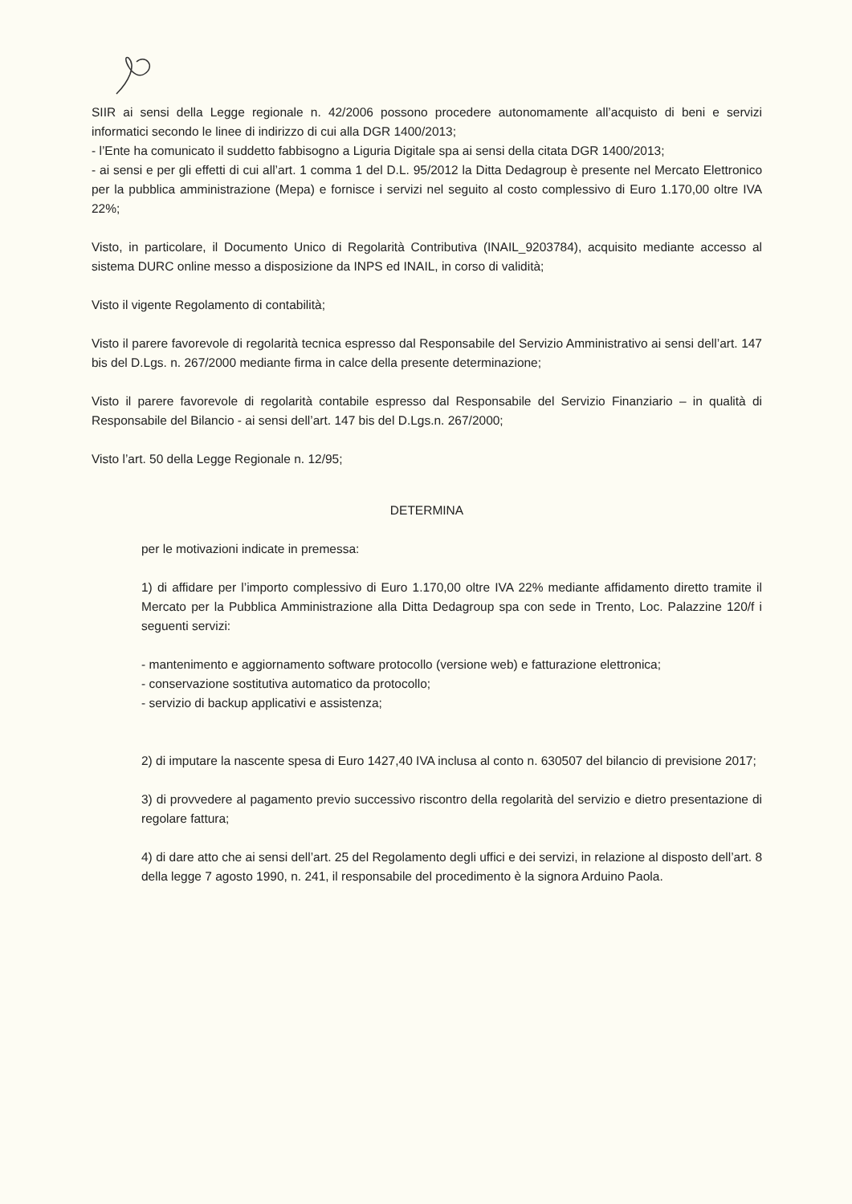SIIR ai sensi della Legge regionale n. 42/2006 possono procedere autonomamente all’acquisto di beni e servizi informatici secondo le linee di indirizzo di cui alla DGR 1400/2013;
- l’Ente ha comunicato il suddetto fabbisogno a Liguria Digitale spa ai sensi della citata DGR 1400/2013;
- ai sensi e per gli effetti di cui all’art. 1 comma 1 del D.L. 95/2012 la Ditta Dedagroup è presente nel Mercato Elettronico per la pubblica amministrazione (Mepa) e fornisce i servizi nel seguito al costo complessivo di Euro 1.170,00 oltre IVA 22%;
Visto, in particolare, il Documento Unico di Regolarità Contributiva (INAIL_9203784), acquisito mediante accesso al sistema DURC online messo a disposizione da INPS ed INAIL, in corso di validità;
Visto il vigente Regolamento di contabilità;
Visto il parere favorevole di regolarità tecnica espresso dal Responsabile del Servizio Amministrativo ai sensi dell’art. 147 bis del D.Lgs. n. 267/2000 mediante firma in calce della presente determinazione;
Visto il parere favorevole di regolarità contabile espresso dal Responsabile del Servizio Finanziario – in qualità di Responsabile del Bilancio - ai sensi dell’art. 147 bis del D.Lgs.n. 267/2000;
Visto l’art. 50 della Legge Regionale n. 12/95;
DETERMINA
per le motivazioni indicate in premessa:
1) di affidare per l’importo complessivo di Euro 1.170,00 oltre IVA 22% mediante affidamento diretto tramite il Mercato per la Pubblica Amministrazione alla Ditta Dedagroup spa con sede in Trento, Loc. Palazzine 120/f i seguenti servizi:
- mantenimento e aggiornamento software protocollo (versione web) e fatturazione elettronica;
- conservazione sostitutiva automatico da protocollo;
- servizio di backup applicativi e assistenza;
2) di imputare la nascente spesa di Euro 1427,40 IVA inclusa al conto n. 630507 del bilancio di previsione 2017;
3) di provvedere al pagamento previo successivo riscontro della regolarità del servizio e dietro presentazione di regolare fattura;
4) di dare atto che ai sensi dell’art. 25 del Regolamento degli uffici e dei servizi, in relazione al disposto dell’art. 8 della legge 7 agosto 1990, n. 241, il responsabile del procedimento è la signora Arduino Paola.